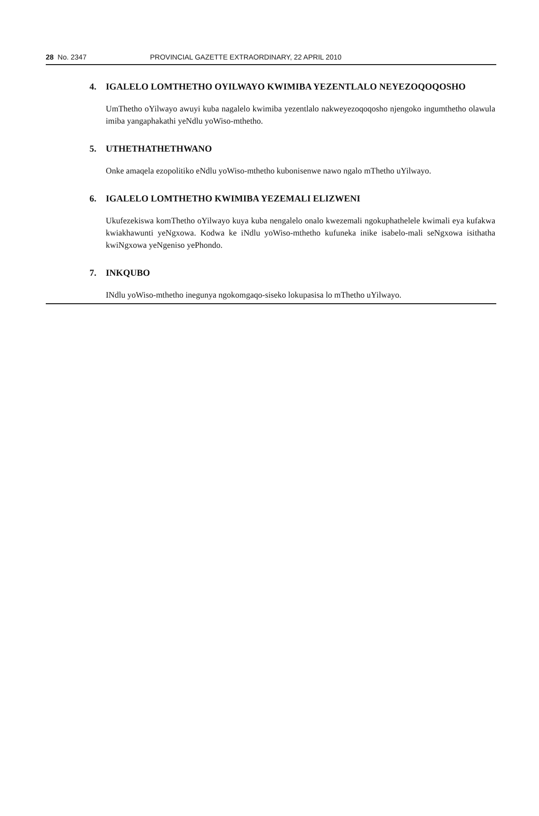28 No. 2347 PROVINCIAL GAZETTE EXTRAORDINARY, 22 APRIL 2010
4. IGALELO LOMTHETHO OYILWAYO KWIMIBA YEZENTLALO NEYEZOQOQOSHO
UmThetho oYilwayo awuyi kuba nagalelo kwimiba yezentlalo nakweyezoqoqosho njengoko ingumthetho olawula imiba yangaphakathi yeNdlu yoWiso-mthetho.
5. UTHETHATHETHWANO
Onke amaqela ezopolitiko eNdlu yoWiso-mthetho kubonisenwe nawo ngalo mThetho uYilwayo.
6. IGALELO LOMTHETHO KWIMIBA YEZEMALI ELIZWENI
Ukufezekiswa komThetho oYilwayo kuya kuba nengalelo onalo kwezemali ngokuphathelele kwimali eya kufakwa kwiakhawunti yeNgxowa. Kodwa ke iNdlu yoWiso-mthetho kufuneka inike isabelo-mali seNgxowa isithatha kwiNgxowa yeNgeniso yePhondo.
7. INKQUBO
INdlu yoWiso-mthetho inegunya ngokomgaqo-siseko lokupasisa lo mThetho uYilwayo.